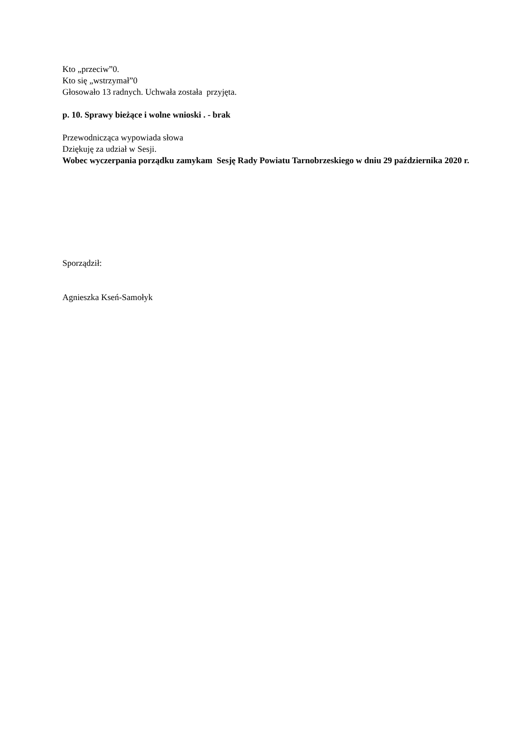Kto „przeciw”0.
Kto się „wstrzymał”0
Głosowało 13 radnych. Uchwała została przyjęta.
p. 10. Sprawy bieżące i wolne wnioski . - brak
Przewodnicząca wypowiada słowa
Dziękuję za udział w Sesji.
Wobec wyczerpania porządku zamykam Sesję Rady Powiatu Tarnobrzeskiego w dniu 29 października 2020 r.
Sporządził:
Agnieszka Kseń-Samołyk